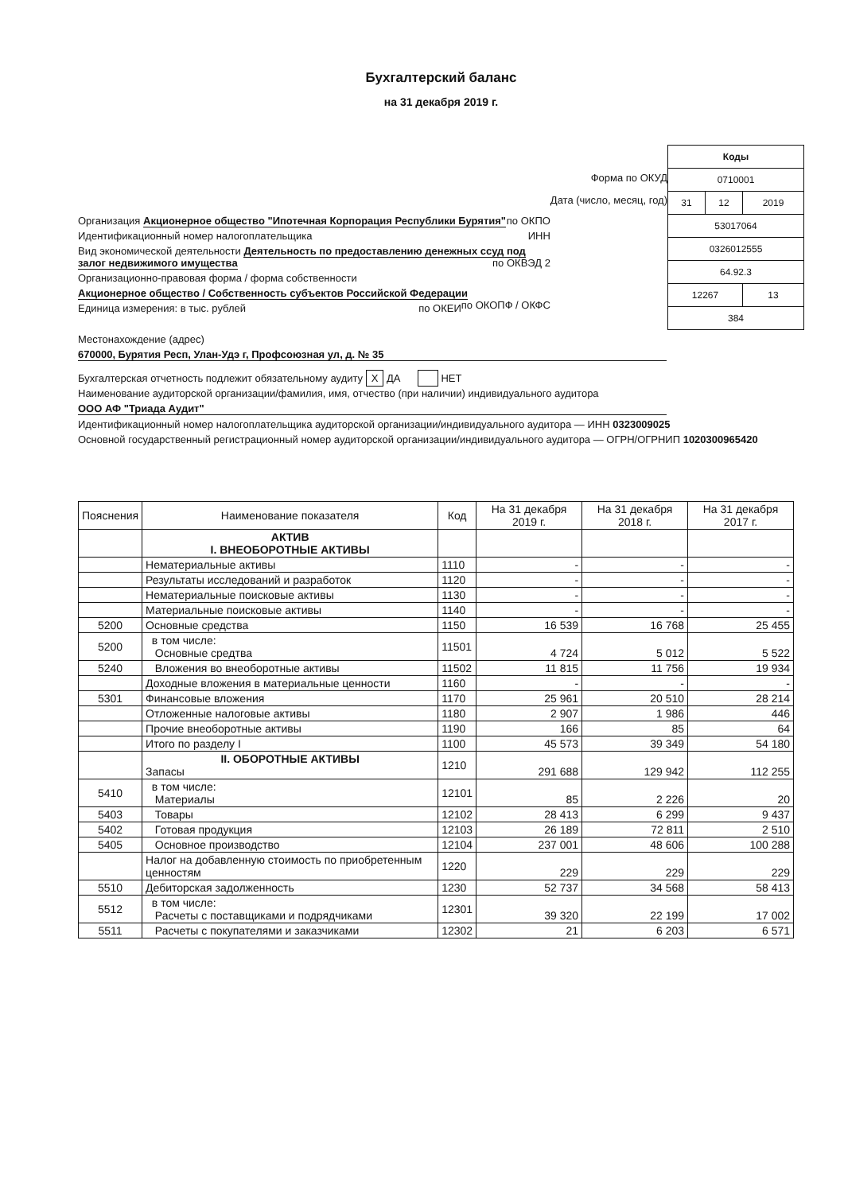Бухгалтерский баланс
на 31 декабря 2019 г.
Организация Акционерное общество "Ипотечная Корпорация Республики Бурятия" по ОКПО
Идентификационный номер налогоплательщика ИНН
Вид экономической деятельности Деятельность по предоставлению денежных ссуд под залог недвижимого имущества по ОКВЭД 2
Организационно-правовая форма / форма собственности
Акционерное общество / Собственность субъектов Российской Федерации по ОКОПФ / ОКФС
Единица измерения: в тыс. рублей по ОКЕИ
Форма по ОКУД
Дата (число, месяц, год)
| Коды | | |
| 0710001 | | |
| 31 | 12 | 2019 |
| 53017064 | | |
| 0326012555 | | |
| 64.92.3 | | |
| 12267 | | 13 |
| 384 | | |
Местонахождение (адрес)
670000, Бурятия Респ, Улан-Удэ г, Профсоюзная ул, д. № 35
Бухгалтерская отчетность подлежит обязательному аудиту X ДА НЕТ
Наименование аудиторской организации/фамилия, имя, отчество (при наличии) индивидуального аудитора
ООО АФ "Триада Аудит"
Идентификационный номер налогоплательщика аудиторской организации/индивидуального аудитора — ИНН 0323009025
Основной государственный регистрационный номер аудиторской организации/индивидуального аудитора — ОГРН/ОГРНИП 1020300965420
| Пояснения | Наименование показателя | Код | На 31 декабря 2019 г. | На 31 декабря 2018 г. | На 31 декабря 2017 г. |
| --- | --- | --- | --- | --- | --- |
| | АКТИВ I. ВНЕОБОРОТНЫЕ АКТИВЫ | | | | |
| | Нематериальные активы | 1110 | - | - | - |
| | Результаты исследований и разработок | 1120 | - | - | - |
| | Нематериальные поисковые активы | 1130 | - | - | - |
| | Материальные поисковые активы | 1140 | - | - | - |
| 5200 | Основные средства | 1150 | 16 539 | 16 768 | 25 455 |
| 5200 | в том числе: Основные средтва | 11501 | 4 724 | 5 012 | 5 522 |
| 5240 | Вложения во внеоборотные активы | 11502 | 11 815 | 11 756 | 19 934 |
| | Доходные вложения в материальные ценности | 1160 | - | - | - |
| 5301 | Финансовые вложения | 1170 | 25 961 | 20 510 | 28 214 |
| | Отложенные налоговые активы | 1180 | 2 907 | 1 986 | 446 |
| | Прочие внеоборотные активы | 1190 | 166 | 85 | 64 |
| | Итого по разделу I | 1100 | 45 573 | 39 349 | 54 180 |
| | II. ОБОРОТНЫЕ АКТИВЫ Запасы | 1210 | 291 688 | 129 942 | 112 255 |
| 5410 | в том числе: Материалы | 12101 | 85 | 2 226 | 20 |
| 5403 | Товары | 12102 | 28 413 | 6 299 | 9 437 |
| 5402 | Готовая продукция | 12103 | 26 189 | 72 811 | 2 510 |
| 5405 | Основное производство | 12104 | 237 001 | 48 606 | 100 288 |
| | Налог на добавленную стоимость по приобретенным ценностям | 1220 | 229 | 229 | 229 |
| 5510 | Дебиторская задолженность | 1230 | 52 737 | 34 568 | 58 413 |
| 5512 | в том числе: Расчеты с поставщиками и подрядчиками | 12301 | 39 320 | 22 199 | 17 002 |
| 5511 | Расчеты с покупателями и заказчиками | 12302 | 21 | 6 203 | 6 571 |